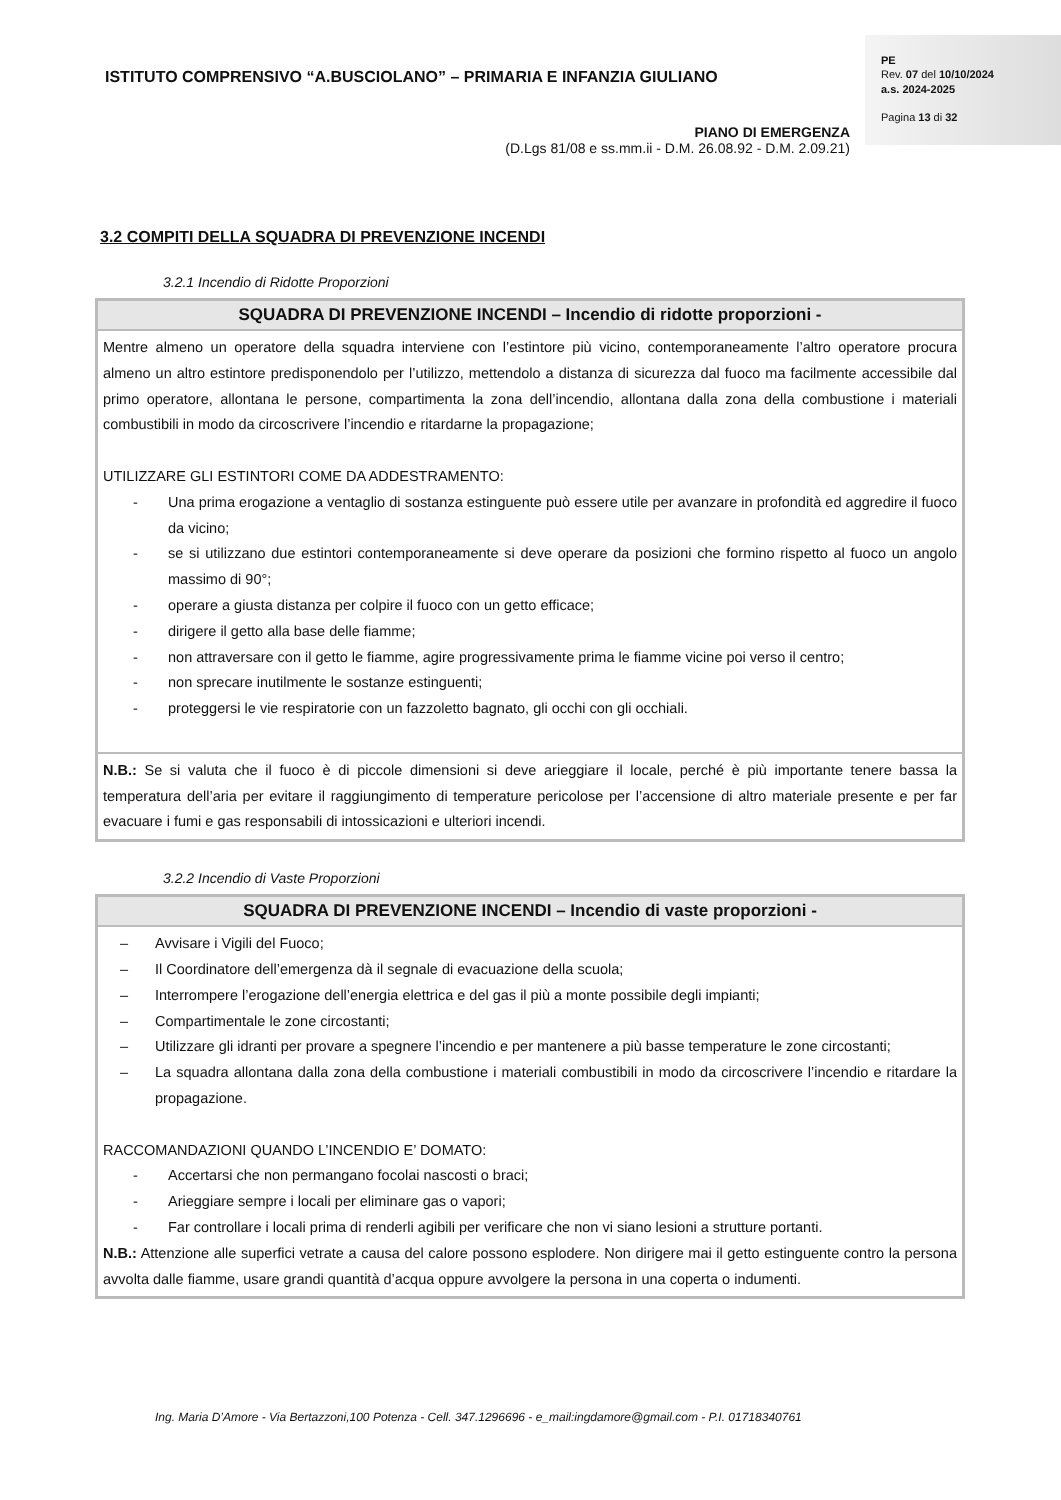ISTITUTO COMPRENSIVO “A.BUSCIOLANO” – PRIMARIA E INFANZIA GIULIANO
PIANO DI EMERGENZA
(D.Lgs 81/08 e ss.mm.ii - D.M. 26.08.92 - D.M. 2.09.21)
PE
Rev. 07 del 10/10/2024
a.s. 2024-2025
Pagina 13 di 32
3.2 COMPITI DELLA SQUADRA DI PREVENZIONE INCENDI
3.2.1 Incendio di Ridotte Proporzioni
| SQUADRA DI PREVENZIONE INCENDI – Incendio di ridotte proporzioni - |
| --- |
| Mentre almeno un operatore della squadra interviene con l’estintore più vicino, contemporaneamente l’altro operatore procura almeno un altro estintore predisponendolo per l’utilizzo, mettendolo a distanza di sicurezza dal fuoco ma facilmente accessibile dal primo operatore, allontana le persone, compartimenta la zona dell’incendio, allontana dalla zona della combustione i materiali combustibili in modo da circoscrivere l’incendio e ritardarne la propagazione; UTILIZZARE GLI ESTINTORI COME DA ADDESTRAMENTO: - Una prima erogazione a ventaglio di sostanza estinguente può essere utile per avanzare in profondità ed aggredire il fuoco da vicino; - se si utilizzano due estintori contemporaneamente si deve operare da posizioni che formino rispetto al fuoco un angolo massimo di 90°; - operare a giusta distanza per colpire il fuoco con un getto efficace; - dirigere il getto alla base delle fiamme; - non attraversare con il getto le fiamme, agire progressivamente prima le fiamme vicine poi verso il centro; - non sprecare inutilmente le sostanze estinguenti; - proteggersi le vie respiratorie con un fazzoletto bagnato, gli occhi con gli occhiali. |
| N.B.: Se si valuta che il fuoco è di piccole dimensioni si deve arieggiare il locale, perché è più importante tenere bassa la temperatura dell’aria per evitare il raggiungimento di temperature pericolose per l’accensione di altro materiale presente e per far evacuare i fumi e gas responsabili di intossicazioni e ulteriori incendi. |
3.2.2 Incendio di Vaste Proporzioni
| SQUADRA DI PREVENZIONE INCENDI – Incendio di vaste proporzioni - |
| --- |
| – Avvisare i Vigili del Fuoco; – Il Coordinatore dell’emergenza dà il segnale di evacuazione della scuola; – Interrompere l’erogazione dell’energia elettrica e del gas il più a monte possibile degli impianti; – Compartimentale le zone circostanti; – Utilizzare gli idranti per provare a spegnere l’incendio e per mantenere a più basse temperature le zone circostanti; – La squadra allontana dalla zona della combustione i materiali combustibili in modo da circoscrivere l’incendio e ritardare la propagazione. RACCOMANDAZIONI QUANDO L’INCENDIO E’ DOMATO: - Accertarsi che non permangano focolai nascosti o braci; - Arieggiare sempre i locali per eliminare gas o vapori; - Far controllare i locali prima di renderli agibili per verificare che non vi siano lesioni a strutture portanti. N.B.: Attenzione alle superfici vetrate a causa del calore possono esplodere. Non dirigere mai il getto estinguente contro la persona avvolta dalle fiamme, usare grandi quantità d’acqua oppure avvolgere la persona in una coperta o indumenti. |
Ing. Maria D’Amore - Via Bertazzoni,100 Potenza - Cell. 347.1296696 - e_mail:ingdamore@gmail.com - P.I. 01718340761